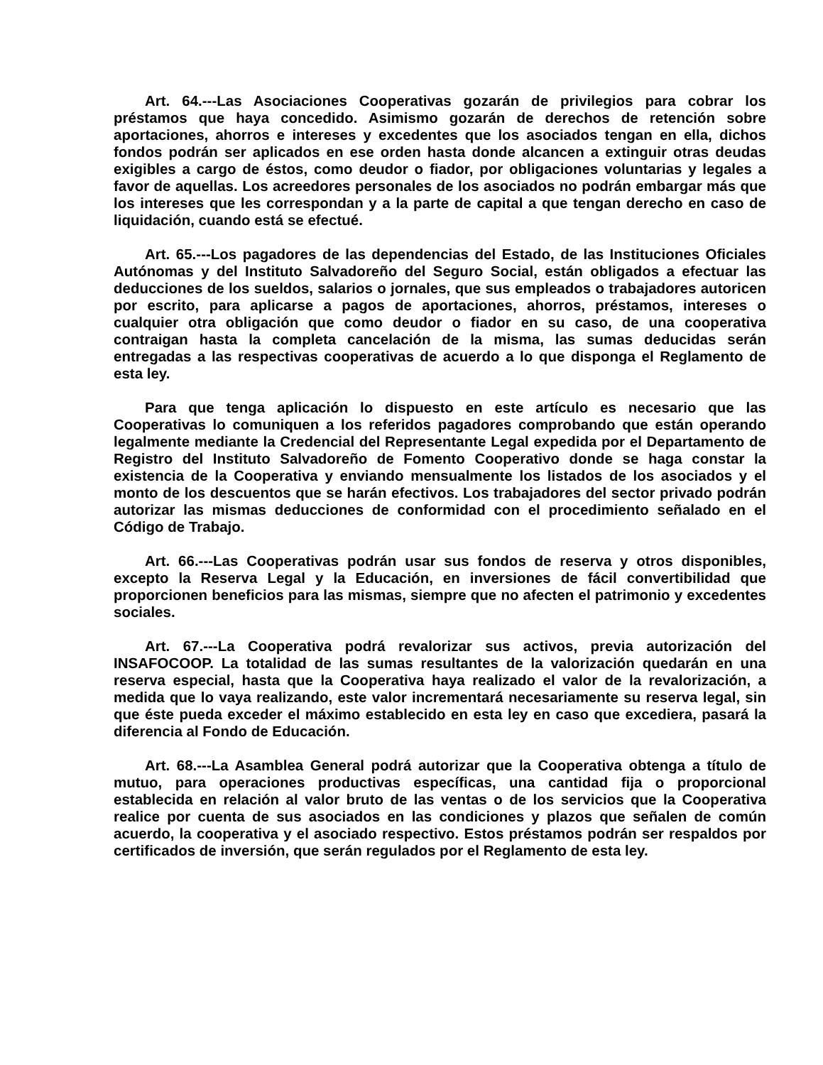Art. 64.---Las Asociaciones Cooperativas gozarán de privilegios para cobrar los préstamos que haya concedido. Asimismo gozarán de derechos de retención sobre aportaciones, ahorros e intereses y excedentes que los asociados tengan en ella, dichos fondos podrán ser aplicados en ese orden hasta donde alcancen a extinguir otras deudas exigibles a cargo de éstos, como deudor o fiador, por obligaciones voluntarias y legales a favor de aquellas. Los acreedores personales de los asociados no podrán embargar más que los intereses que les correspondan y a la parte de capital a que tengan derecho en caso de liquidación, cuando está se efectué.
Art. 65.---Los pagadores de las dependencias del Estado, de las Instituciones Oficiales Autónomas y del Instituto Salvadoreño del Seguro Social, están obligados a efectuar las deducciones de los sueldos, salarios o jornales, que sus empleados o trabajadores autoricen por escrito, para aplicarse a pagos de aportaciones, ahorros, préstamos, intereses o cualquier otra obligación que como deudor o fiador en su caso, de una cooperativa contraigan hasta la completa cancelación de la misma, las sumas deducidas serán entregadas a las respectivas cooperativas de acuerdo a lo que disponga el Reglamento de esta ley.
Para que tenga aplicación lo dispuesto en este artículo es necesario que las Cooperativas lo comuniquen a los referidos pagadores comprobando que están operando legalmente mediante la Credencial del Representante Legal expedida por el Departamento de Registro del Instituto Salvadoreño de Fomento Cooperativo donde se haga constar la existencia de la Cooperativa y enviando mensualmente los listados de los asociados y el monto de los descuentos que se harán efectivos. Los trabajadores del sector privado podrán autorizar las mismas deducciones de conformidad con el procedimiento señalado en el Código de Trabajo.
Art. 66.---Las Cooperativas podrán usar sus fondos de reserva y otros disponibles, excepto la Reserva Legal y la Educación, en inversiones de fácil convertibilidad que proporcionen beneficios para las mismas, siempre que no afecten el patrimonio y excedentes sociales.
Art. 67.---La Cooperativa podrá revalorizar sus activos, previa autorización del INSAFOCOOP. La totalidad de las sumas resultantes de la valorización quedarán en una reserva especial, hasta que la Cooperativa haya realizado el valor de la revalorización, a medida que lo vaya realizando, este valor incrementará necesariamente su reserva legal, sin que éste pueda exceder el máximo establecido en esta ley en caso que excediera, pasará la diferencia al Fondo de Educación.
Art. 68.---La Asamblea General podrá autorizar que la Cooperativa obtenga a título de mutuo, para operaciones productivas específicas, una cantidad fija o proporcional establecida en relación al valor bruto de las ventas o de los servicios que la Cooperativa realice por cuenta de sus asociados en las condiciones y plazos que señalen de común acuerdo, la cooperativa y el asociado respectivo. Estos préstamos podrán ser respaldos por certificados de inversión, que serán regulados por el Reglamento de esta ley.